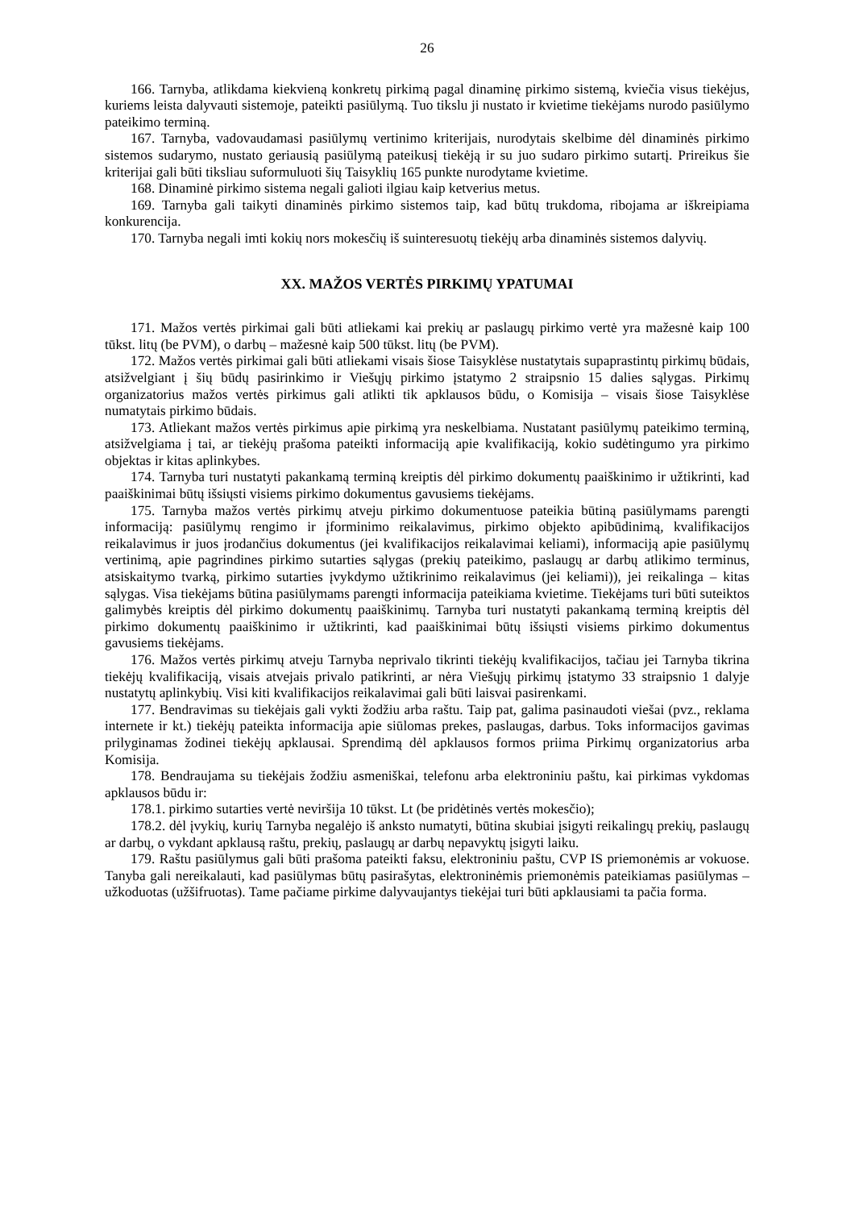26
166. Tarnyba, atlikdama kiekvieną konkretų pirkimą pagal dinaminę pirkimo sistemą, kviečia visus tiekėjus, kuriems leista dalyvauti sistemoje, pateikti pasiūlymą. Tuo tikslu ji nustato ir kvietime tiekėjams nurodo pasiūlymo pateikimo terminą.
167. Tarnyba, vadovaudamasi pasiūlymų vertinimo kriterijais, nurodytais skelbime dėl dinaminės pirkimo sistemos sudarymo, nustato geriausią pasiūlymą pateikusį tiekėją ir su juo sudaro pirkimo sutartį. Prireikus šie kriterijai gali būti tiksliau suformuluoti šių Taisyklių 165 punkte nurodytame kvietime.
168. Dinaminė pirkimo sistema negali galioti ilgiau kaip ketverius metus.
169. Tarnyba gali taikyti dinaminės pirkimo sistemos taip, kad būtų trukdoma, ribojama ar iškreipiama konkurencija.
170. Tarnyba negali imti kokių nors mokesčių iš suinteresuotų tiekėjų arba dinaminės sistemos dalyvių.
XX. MAŽOS VERTĖS PIRKIMŲ YPATUMAI
171. Mažos vertės pirkimai gali būti atliekami kai prekių ar paslaugų pirkimo vertė yra mažesnė kaip 100 tūkst. litų (be PVM), o darbų – mažesnė kaip 500 tūkst. litų (be PVM).
172. Mažos vertės pirkimai gali būti atliekami visais šiose Taisyklėse nustatytais supaprastintų pirkimų būdais, atsižvelgiant į šių būdų pasirinkimo ir Viešųjų pirkimo įstatymo 2 straipsnio 15 dalies sąlygas. Pirkimų organizatorius mažos vertės pirkimus gali atlikti tik apklausos būdu, o Komisija – visais šiose Taisyklėse numatytais pirkimo būdais.
173. Atliekant mažos vertės pirkimus apie pirkimą yra neskelbiama. Nustatant pasiūlymų pateikimo terminą, atsižvelgiama į tai, ar tiekėjų prašoma pateikti informaciją apie kvalifikaciją, kokio sudėtingumo yra pirkimo objektas ir kitas aplinkybes.
174. Tarnyba turi nustatyti pakankamą terminą kreiptis dėl pirkimo dokumentų paaiškinimo ir užtikrinti, kad paaiškinimai būtų išsiųsti visiems pirkimo dokumentus gavusiems tiekėjams.
175. Tarnyba mažos vertės pirkimų atveju pirkimo dokumentuose pateikia būtiną pasiūlymams parengti informaciją: pasiūlymų rengimo ir įforminimo reikalavimus, pirkimo objekto apibūdinimą, kvalifikacijos reikalavimus ir juos įrodančius dokumentus (jei kvalifikacijos reikalavimai keliami), informaciją apie pasiūlymų vertinimą, apie pagrindines pirkimo sutarties sąlygas (prekių pateikimo, paslaugų ar darbų atlikimo terminus, atsiskaitymo tvarką, pirkimo sutarties įvykdymo užtikrinimo reikalavimus (jei keliami)), jei reikalinga – kitas sąlygas. Visa tiekėjams būtina pasiūlymams parengti informacija pateikiama kvietime. Tiekėjams turi būti suteiktos galimybės kreiptis dėl pirkimo dokumentų paaiškinimų. Tarnyba turi nustatyti pakankamą terminą kreiptis dėl pirkimo dokumentų paaiškinimo ir užtikrinti, kad paaiškinimai būtų išsiųsti visiems pirkimo dokumentus gavusiems tiekėjams.
176. Mažos vertės pirkimų atveju Tarnyba neprivalo tikrinti tiekėjų kvalifikacijos, tačiau jei Tarnyba tikrina tiekėjų kvalifikaciją, visais atvejais privalo patikrinti, ar nėra Viešųjų pirkimų įstatymo 33 straipsnio 1 dalyje nustatytų aplinkybių. Visi kiti kvalifikacijos reikalavimai gali būti laisvai pasirenkami.
177. Bendravimas su tiekėjais gali vykti žodžiu arba raštu. Taip pat, galima pasinaudoti viešai (pvz., reklama internete ir kt.) tiekėjų pateikta informacija apie siūlomas prekes, paslaugas, darbus. Toks informacijos gavimas prilyginamas žodinei tiekėjų apklausai. Sprendimą dėl apklausos formos priima Pirkimų organizatorius arba Komisija.
178. Bendraujama su tiekėjais žodžiu asmeniškai, telefonu arba elektroniniu paštu, kai pirkimas vykdomas apklausos būdu ir:
178.1. pirkimo sutarties vertė neviršija 10 tūkst. Lt (be pridėtinės vertės mokesčio);
178.2. dėl įvykių, kurių Tarnyba negalėjo iš anksto numatyti, būtina skubiai įsigyti reikalingų prekių, paslaugų ar darbų, o vykdant apklausą raštu, prekių, paslaugų ar darbų nepavyktų įsigyti laiku.
179. Raštu pasiūlymus gali būti prašoma pateikti faksu, elektroniniu paštu, CVP IS priemonėmis ar vokuose. Tanyba gali nereikalauti, kad pasiūlymas būtų pasirašytas, elektroninėmis priemonėmis pateikiamas pasiūlymas – užkoduotas (užšifruotas). Tame pačiame pirkime dalyvaujantys tiekėjai turi būti apklausiami ta pačia forma.